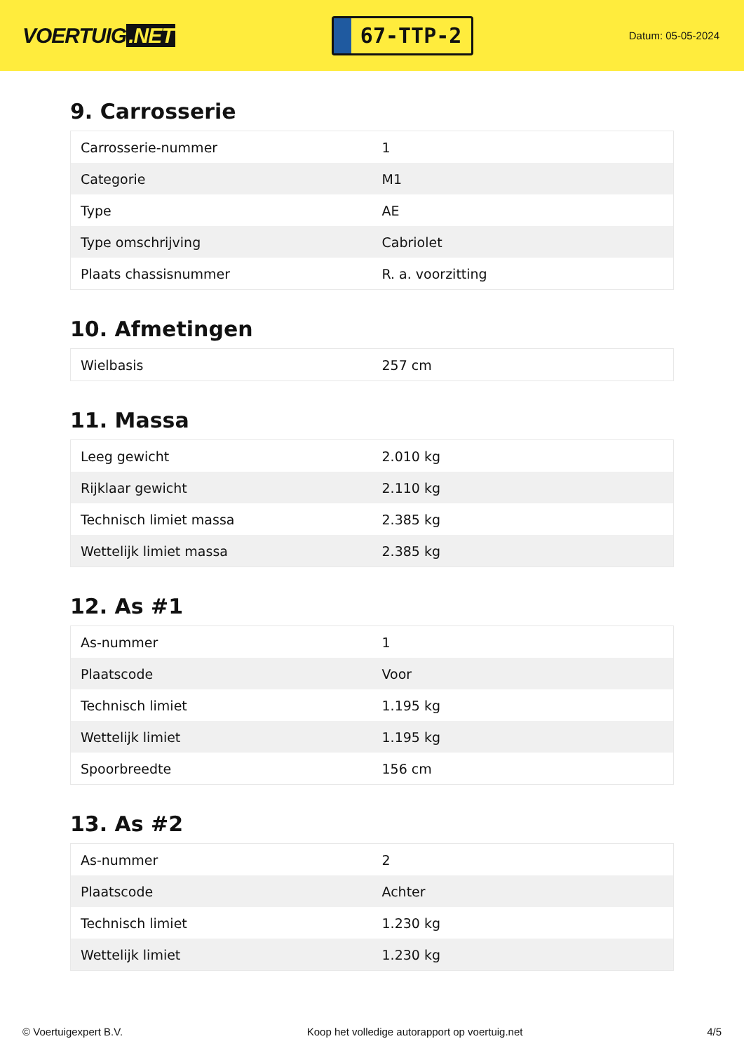VOERTUIG.NET
67-TTP-2
Datum: 05-05-2024
9. Carrosserie
| Carrosserie-nummer | 1 |
| Categorie | M1 |
| Type | AE |
| Type omschrijving | Cabriolet |
| Plaats chassisnummer | R. a. voorzitting |
10. Afmetingen
| Wielbasis | 257 cm |
11. Massa
| Leeg gewicht | 2.010 kg |
| Rijklaar gewicht | 2.110 kg |
| Technisch limiet massa | 2.385 kg |
| Wettelijk limiet massa | 2.385 kg |
12. As #1
| As-nummer | 1 |
| Plaatscode | Voor |
| Technisch limiet | 1.195 kg |
| Wettelijk limiet | 1.195 kg |
| Spoorbreedte | 156 cm |
13. As #2
| As-nummer | 2 |
| Plaatscode | Achter |
| Technisch limiet | 1.230 kg |
| Wettelijk limiet | 1.230 kg |
© Voertuigexpert B.V. Koop het volledige autorapport op voertuig.net 4/5